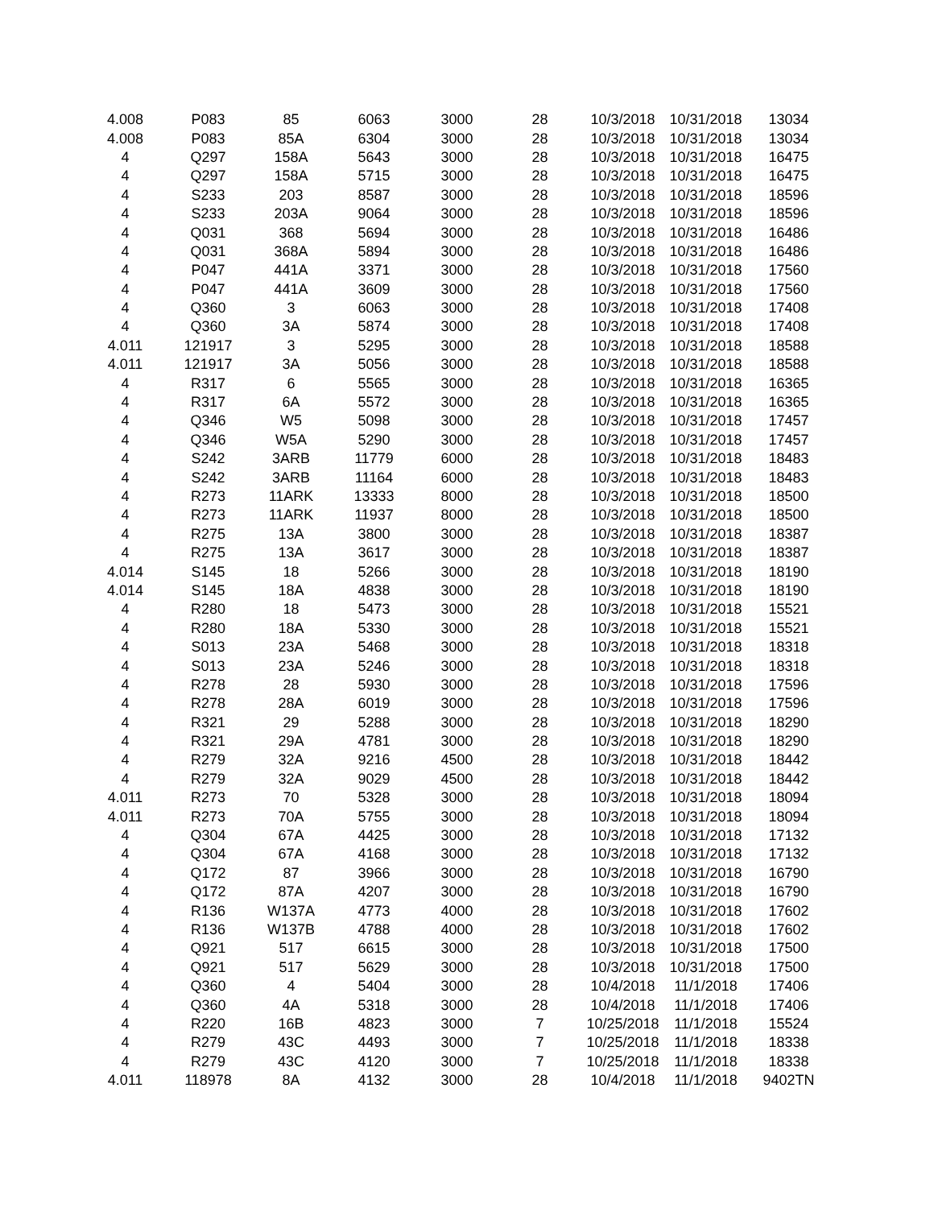| 4.008 | P083 | 85 | 6063 | 3000 | 28 | 10/3/2018 | 10/31/2018 | 13034 |
| 4.008 | P083 | 85A | 6304 | 3000 | 28 | 10/3/2018 | 10/31/2018 | 13034 |
| 4 | Q297 | 158A | 5643 | 3000 | 28 | 10/3/2018 | 10/31/2018 | 16475 |
| 4 | Q297 | 158A | 5715 | 3000 | 28 | 10/3/2018 | 10/31/2018 | 16475 |
| 4 | S233 | 203 | 8587 | 3000 | 28 | 10/3/2018 | 10/31/2018 | 18596 |
| 4 | S233 | 203A | 9064 | 3000 | 28 | 10/3/2018 | 10/31/2018 | 18596 |
| 4 | Q031 | 368 | 5694 | 3000 | 28 | 10/3/2018 | 10/31/2018 | 16486 |
| 4 | Q031 | 368A | 5894 | 3000 | 28 | 10/3/2018 | 10/31/2018 | 16486 |
| 4 | P047 | 441A | 3371 | 3000 | 28 | 10/3/2018 | 10/31/2018 | 17560 |
| 4 | P047 | 441A | 3609 | 3000 | 28 | 10/3/2018 | 10/31/2018 | 17560 |
| 4 | Q360 | 3 | 6063 | 3000 | 28 | 10/3/2018 | 10/31/2018 | 17408 |
| 4 | Q360 | 3A | 5874 | 3000 | 28 | 10/3/2018 | 10/31/2018 | 17408 |
| 4.011 | 121917 | 3 | 5295 | 3000 | 28 | 10/3/2018 | 10/31/2018 | 18588 |
| 4.011 | 121917 | 3A | 5056 | 3000 | 28 | 10/3/2018 | 10/31/2018 | 18588 |
| 4 | R317 | 6 | 5565 | 3000 | 28 | 10/3/2018 | 10/31/2018 | 16365 |
| 4 | R317 | 6A | 5572 | 3000 | 28 | 10/3/2018 | 10/31/2018 | 16365 |
| 4 | Q346 | W5 | 5098 | 3000 | 28 | 10/3/2018 | 10/31/2018 | 17457 |
| 4 | Q346 | W5A | 5290 | 3000 | 28 | 10/3/2018 | 10/31/2018 | 17457 |
| 4 | S242 | 3ARB | 11779 | 6000 | 28 | 10/3/2018 | 10/31/2018 | 18483 |
| 4 | S242 | 3ARB | 11164 | 6000 | 28 | 10/3/2018 | 10/31/2018 | 18483 |
| 4 | R273 | 11ARK | 13333 | 8000 | 28 | 10/3/2018 | 10/31/2018 | 18500 |
| 4 | R273 | 11ARK | 11937 | 8000 | 28 | 10/3/2018 | 10/31/2018 | 18500 |
| 4 | R275 | 13A | 3800 | 3000 | 28 | 10/3/2018 | 10/31/2018 | 18387 |
| 4 | R275 | 13A | 3617 | 3000 | 28 | 10/3/2018 | 10/31/2018 | 18387 |
| 4.014 | S145 | 18 | 5266 | 3000 | 28 | 10/3/2018 | 10/31/2018 | 18190 |
| 4.014 | S145 | 18A | 4838 | 3000 | 28 | 10/3/2018 | 10/31/2018 | 18190 |
| 4 | R280 | 18 | 5473 | 3000 | 28 | 10/3/2018 | 10/31/2018 | 15521 |
| 4 | R280 | 18A | 5330 | 3000 | 28 | 10/3/2018 | 10/31/2018 | 15521 |
| 4 | S013 | 23A | 5468 | 3000 | 28 | 10/3/2018 | 10/31/2018 | 18318 |
| 4 | S013 | 23A | 5246 | 3000 | 28 | 10/3/2018 | 10/31/2018 | 18318 |
| 4 | R278 | 28 | 5930 | 3000 | 28 | 10/3/2018 | 10/31/2018 | 17596 |
| 4 | R278 | 28A | 6019 | 3000 | 28 | 10/3/2018 | 10/31/2018 | 17596 |
| 4 | R321 | 29 | 5288 | 3000 | 28 | 10/3/2018 | 10/31/2018 | 18290 |
| 4 | R321 | 29A | 4781 | 3000 | 28 | 10/3/2018 | 10/31/2018 | 18290 |
| 4 | R279 | 32A | 9216 | 4500 | 28 | 10/3/2018 | 10/31/2018 | 18442 |
| 4 | R279 | 32A | 9029 | 4500 | 28 | 10/3/2018 | 10/31/2018 | 18442 |
| 4.011 | R273 | 70 | 5328 | 3000 | 28 | 10/3/2018 | 10/31/2018 | 18094 |
| 4.011 | R273 | 70A | 5755 | 3000 | 28 | 10/3/2018 | 10/31/2018 | 18094 |
| 4 | Q304 | 67A | 4425 | 3000 | 28 | 10/3/2018 | 10/31/2018 | 17132 |
| 4 | Q304 | 67A | 4168 | 3000 | 28 | 10/3/2018 | 10/31/2018 | 17132 |
| 4 | Q172 | 87 | 3966 | 3000 | 28 | 10/3/2018 | 10/31/2018 | 16790 |
| 4 | Q172 | 87A | 4207 | 3000 | 28 | 10/3/2018 | 10/31/2018 | 16790 |
| 4 | R136 | W137A | 4773 | 4000 | 28 | 10/3/2018 | 10/31/2018 | 17602 |
| 4 | R136 | W137B | 4788 | 4000 | 28 | 10/3/2018 | 10/31/2018 | 17602 |
| 4 | Q921 | 517 | 6615 | 3000 | 28 | 10/3/2018 | 10/31/2018 | 17500 |
| 4 | Q921 | 517 | 5629 | 3000 | 28 | 10/3/2018 | 10/31/2018 | 17500 |
| 4 | Q360 | 4 | 5404 | 3000 | 28 | 10/4/2018 | 11/1/2018 | 17406 |
| 4 | Q360 | 4A | 5318 | 3000 | 28 | 10/4/2018 | 11/1/2018 | 17406 |
| 4 | R220 | 16B | 4823 | 3000 | 7 | 10/25/2018 | 11/1/2018 | 15524 |
| 4 | R279 | 43C | 4493 | 3000 | 7 | 10/25/2018 | 11/1/2018 | 18338 |
| 4 | R279 | 43C | 4120 | 3000 | 7 | 10/25/2018 | 11/1/2018 | 18338 |
| 4.011 | 118978 | 8A | 4132 | 3000 | 28 | 10/4/2018 | 11/1/2018 | 9402TN |